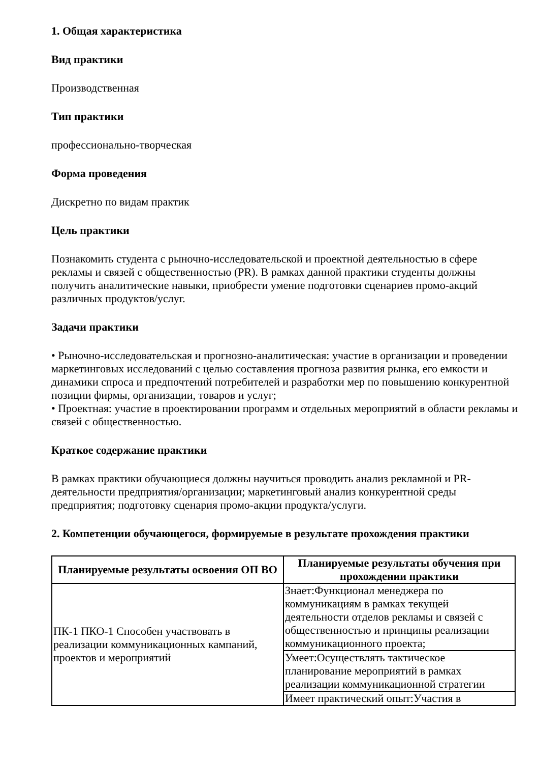1. Общая характеристика
Вид практики
Производственная
Тип практики
профессионально-творческая
Форма проведения
Дискретно по видам практик
Цель практики
Познакомить студента с рыночно-исследовательской и проектной деятельностью в сфере рекламы и связей с общественностью (PR). В рамках данной практики студенты должны получить аналитические навыки, приобрести умение подготовки сценариев промо-акций различных продуктов/услуг.
Задачи практики
• Рыночно-исследовательская и прогнозно-аналитическая: участие в организации и проведении маркетинговых исследований с целью составления прогноза развития рынка, его емкости и динамики спроса и предпочтений потребителей и разработки мер по повышению конкурентной позиции фирмы, организации, товаров и услуг;
• Проектная: участие в проектировании программ и отдельных мероприятий в области рекламы и связей с общественностью.
Краткое содержание практики
В рамках практики обучающиеся должны научиться проводить анализ рекламной и PR-деятельности предприятия/организации; маркетинговый анализ конкурентной среды предприятия; подготовку сценария промо-акции продукта/услуги.
2. Компетенции обучающегося, формируемые в результате прохождения практики
| Планируемые результаты освоения ОП ВО | Планируемые результаты обучения при прохождении практики |
| --- | --- |
| ПК-1 ПКО-1 Способен участвовать в реализации коммуникационных кампаний, проектов и мероприятий | Знает:Функционал менеджера по коммуникациям в рамках текущей деятельности отделов рекламы и связей с общественностью и принципы реализации коммуникационного проекта; |
| | Умеет:Осуществлять тактическое планирование мероприятий в рамках реализации коммуникационной стратегии |
| | Имеет практический опыт:Участия в |